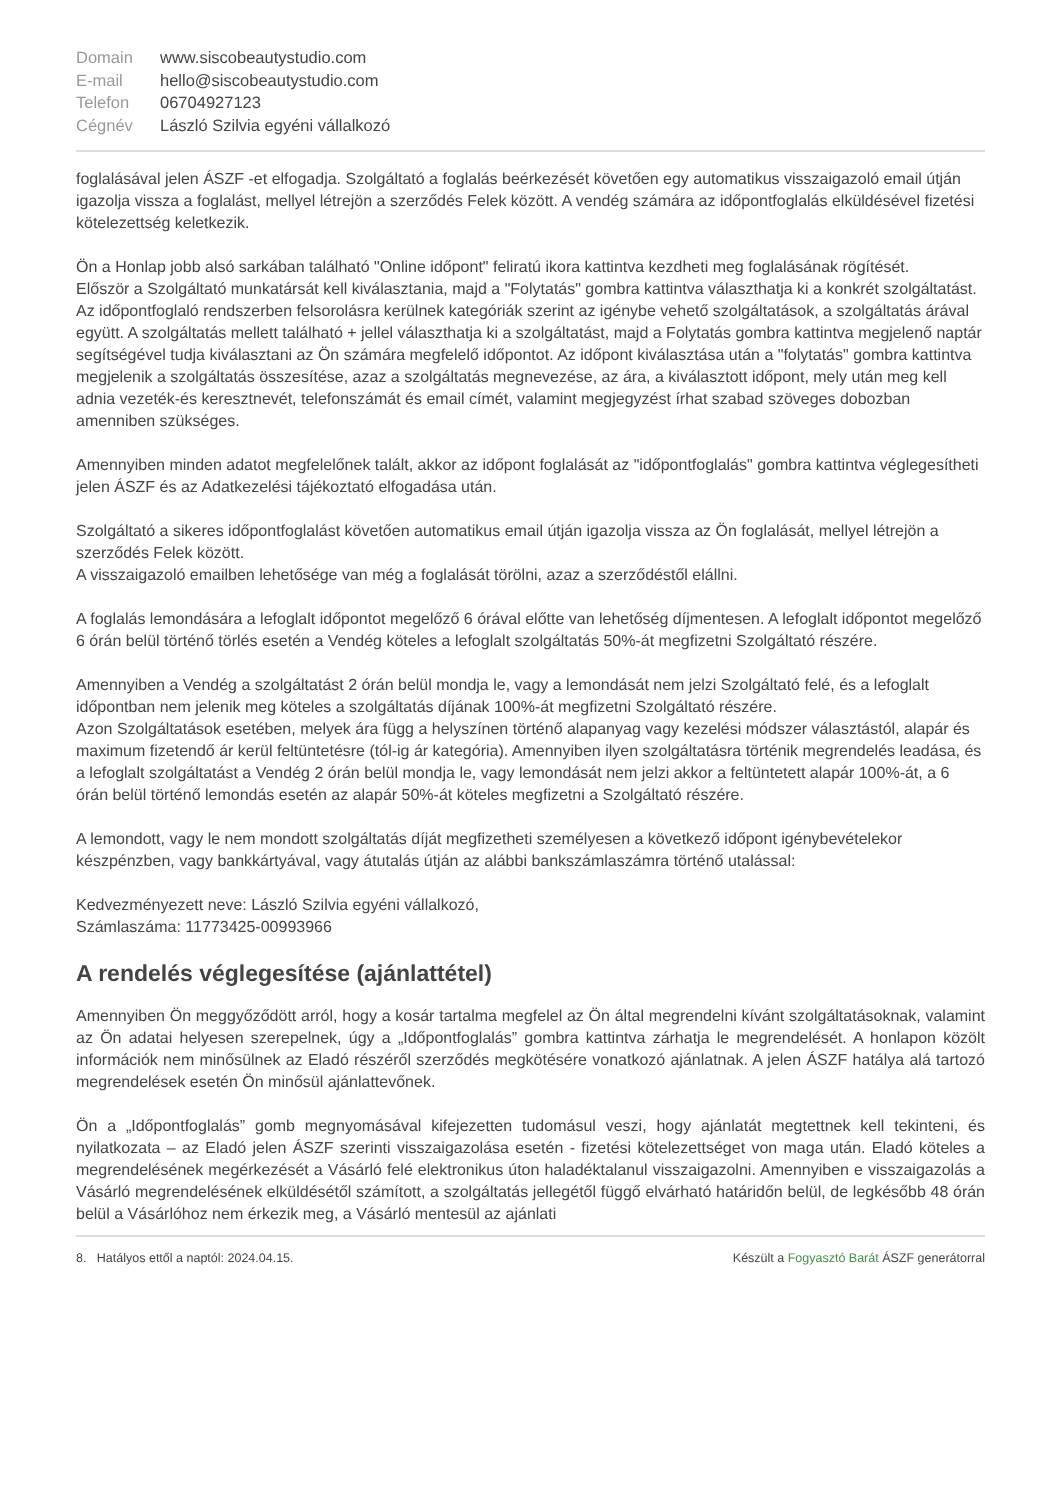Domain www.siscobeautystudio.com E-mail hello@siscobeautystudio.com Telefon 06704927123 Cégnév László Szilvia egyéni vállalkozó
foglalásával jelen ÁSZF -et elfogadja. Szolgáltató a foglalás beérkezését követően egy automatikus visszaigazoló email útján igazolja vissza a foglalást, mellyel létrejön a szerződés Felek között. A vendég számára az időpontfoglalás elküldésével fizetési kötelezettség keletkezik.
Ön a Honlap jobb alsó sarkában található "Online időpont" feliratú ikora kattintva kezdheti meg foglalásának rögítését.
Először a Szolgáltató munkatársát kell kiválasztania, majd a "Folytatás" gombra kattintva választhatja ki a konkrét szolgáltatást. Az időpontfoglaló rendszerben felsorolásra kerülnek kategóriák szerint az igénybe vehető szolgáltatások, a szolgáltatás árával együtt. A szolgáltatás mellett található + jellel választhatja ki a szolgáltatást, majd a Folytatás gombra kattintva megjelenő naptár segítségével tudja kiválasztani az Ön számára megfelelő időpontot. Az időpont kiválasztása után a "folytatás" gombra kattintva megjelenik a szolgáltatás összesítése, azaz a szolgáltatás megnevezése, az ára, a kiválasztott időpont, mely után meg kell adnia vezeték-és keresztnevét, telefonszámát és email címét, valamint megjegyzést írhat szabad szöveges dobozban amenniben szükséges.
Amennyiben minden adatot megfelelőnek talált, akkor az időpont foglalását az "időpontfoglalás" gombra kattintva véglegesítheti jelen ÁSZF és az Adatkezelési tájékoztató elfogadása után.
Szolgáltató a sikeres időpontfoglalást követően automatikus email útján igazolja vissza az Ön foglalását, mellyel létrejön a szerződés Felek között.
A visszaigazoló emailben lehetősége van még a foglalását törölni, azaz a szerződéstől elállni.
A foglalás lemondására a lefoglalt időpontot megelőző 6 órával előtte van lehetőség díjmentesen. A lefoglalt időpontot megelőző 6 órán belül történő törlés esetén a Vendég köteles a lefoglalt szolgáltatás 50%-át megfizetni Szolgáltató részére.
Amennyiben a Vendég a szolgáltatást 2 órán belül mondja le, vagy a lemondását nem jelzi Szolgáltató felé, és a lefoglalt időpontban nem jelenik meg köteles a szolgáltatás díjának 100%-át megfizetni Szolgáltató részére.
Azon Szolgáltatások esetében, melyek ára függ a helyszínen történő alapanyag vagy kezelési módszer választástól, alapár és maximum fizetendő ár kerül feltüntetésre (tól-ig ár kategória). Amennyiben ilyen szolgáltatásra történik megrendelés leadása, és a lefoglalt szolgáltatást a Vendég 2 órán belül mondja le, vagy lemondását nem jelzi akkor a feltüntetett alapár 100%-át, a 6 órán belül történő lemondás esetén az alapár 50%-át köteles megfizetni a Szolgáltató részére.
A lemondott, vagy le nem mondott szolgáltatás díját megfizetheti személyesen a következő időpont igénybevételekor készpénzben, vagy bankkártyával, vagy átutalás útján az alábbi bankszámlaszámra történő utalással:
Kedvezményezett neve: László Szilvia egyéni vállalkozó,
Számlaszáma: 11773425-00993966
A rendelés véglegesítése (ajánlattétel)
Amennyiben Ön meggyőződött arról, hogy a kosár tartalma megfelel az Ön által megrendelni kívánt szolgáltatásoknak, valamint az Ön adatai helyesen szerepelnek, úgy a „Időpontfoglalás” gombra kattintva zárhatja le megrendelését. A honlapon közölt információk nem minősülnek az Eladó részéről szerződés megkötésére vonatkozó ajánlatnak. A jelen ÁSZF hatálya alá tartozó megrendelések esetén Ön minősül ajánlattevőnek.
Ön a „Időpontfoglalás” gomb megnyomásával kifejezetten tudomásul veszi, hogy ajánlatát megtettnek kell tekinteni, és nyilatkozata – az Eladó jelen ÁSZF szerinti visszaigazolása esetén - fizetési kötelezettséget von maga után. Eladó köteles a megrendelésének megérkezését a Vásárló felé elektronikus úton haladéktalanul visszaigazolni. Amennyiben e visszaigazolás a Vásárló megrendelésének elküldésétől számított, a szolgáltatás jellegétől függő elvárható határidőn belül, de legkésőbb 48 órán belül a Vásárlóhoz nem érkezik meg, a Vásárló mentesül az ajánlati
8. Hatályos ettől a naptól: 2024.04.15. Készült a Fogyasztó Barát ÁSZF generátorral